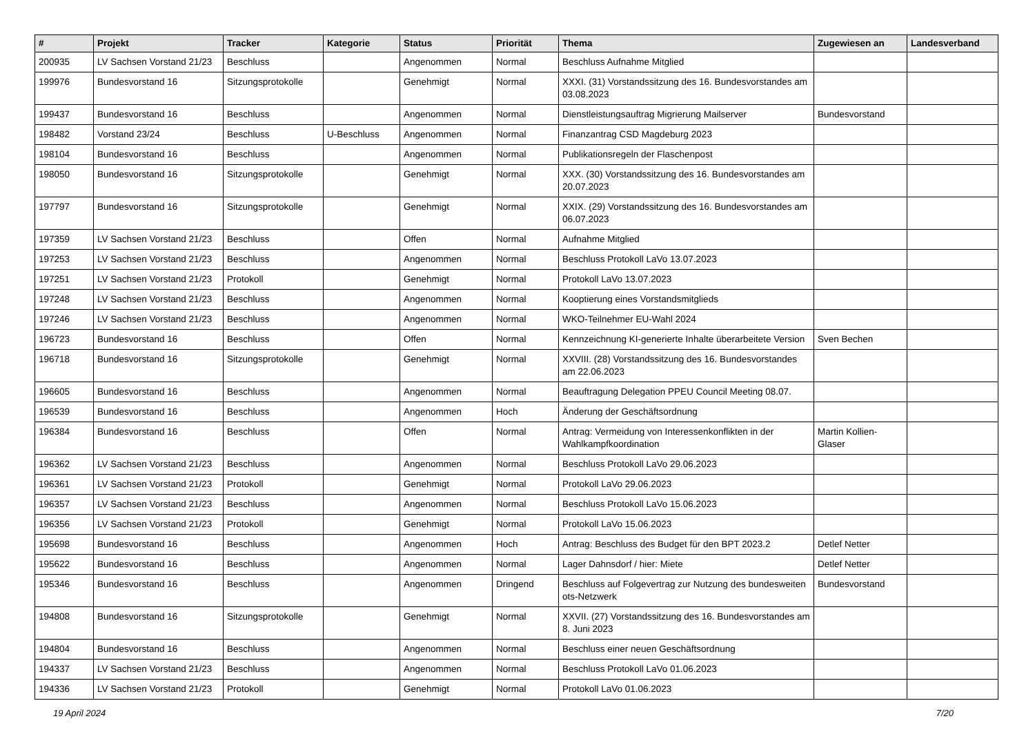| # | Projekt | Tracker | Kategorie | Status | Priorität | Thema | Zugewiesen an | Landesverband |
| --- | --- | --- | --- | --- | --- | --- | --- | --- |
| 200935 | LV Sachsen Vorstand 21/23 | Beschluss | | Angenommen | Normal | Beschluss Aufnahme Mitglied | | |
| 199976 | Bundesvorstand 16 | Sitzungsprotokolle | | Genehmigt | Normal | XXXI. (31) Vorstandssitzung des 16. Bundesvorstandes am 03.08.2023 | | |
| 199437 | Bundesvorstand 16 | Beschluss | | Angenommen | Normal | Dienstleistungsauftrag Migrierung Mailserver | Bundesvorstand | |
| 198482 | Vorstand 23/24 | Beschluss | U-Beschluss | Angenommen | Normal | Finanzantrag CSD Magdeburg 2023 | | |
| 198104 | Bundesvorstand 16 | Beschluss | | Angenommen | Normal | Publikationsregeln der Flaschenpost | | |
| 198050 | Bundesvorstand 16 | Sitzungsprotokolle | | Genehmigt | Normal | XXX. (30) Vorstandssitzung des 16. Bundesvorstandes am 20.07.2023 | | |
| 197797 | Bundesvorstand 16 | Sitzungsprotokolle | | Genehmigt | Normal | XXIX. (29) Vorstandssitzung des 16. Bundesvorstandes am 06.07.2023 | | |
| 197359 | LV Sachsen Vorstand 21/23 | Beschluss | | Offen | Normal | Aufnahme Mitglied | | |
| 197253 | LV Sachsen Vorstand 21/23 | Beschluss | | Angenommen | Normal | Beschluss Protokoll LaVo 13.07.2023 | | |
| 197251 | LV Sachsen Vorstand 21/23 | Protokoll | | Genehmigt | Normal | Protokoll LaVo 13.07.2023 | | |
| 197248 | LV Sachsen Vorstand 21/23 | Beschluss | | Angenommen | Normal | Kooptierung eines Vorstandsmitglieds | | |
| 197246 | LV Sachsen Vorstand 21/23 | Beschluss | | Angenommen | Normal | WKO-Teilnehmer EU-Wahl 2024 | | |
| 196723 | Bundesvorstand 16 | Beschluss | | Offen | Normal | Kennzeichnung KI-generierte Inhalte überarbeitete Version | Sven Bechen | |
| 196718 | Bundesvorstand 16 | Sitzungsprotokolle | | Genehmigt | Normal | XXVIII. (28) Vorstandssitzung des 16. Bundesvorstandes am 22.06.2023 | | |
| 196605 | Bundesvorstand 16 | Beschluss | | Angenommen | Normal | Beauftragung Delegation PPEU Council Meeting 08.07. | | |
| 196539 | Bundesvorstand 16 | Beschluss | | Angenommen | Hoch | Änderung der Geschäftsordnung | | |
| 196384 | Bundesvorstand 16 | Beschluss | | Offen | Normal | Antrag: Vermeidung von Interessenkonflikten in der Wahlkampfkoordination | Martin Kollien-Glaser | |
| 196362 | LV Sachsen Vorstand 21/23 | Beschluss | | Angenommen | Normal | Beschluss Protokoll LaVo 29.06.2023 | | |
| 196361 | LV Sachsen Vorstand 21/23 | Protokoll | | Genehmigt | Normal | Protokoll LaVo 29.06.2023 | | |
| 196357 | LV Sachsen Vorstand 21/23 | Beschluss | | Angenommen | Normal | Beschluss Protokoll LaVo 15.06.2023 | | |
| 196356 | LV Sachsen Vorstand 21/23 | Protokoll | | Genehmigt | Normal | Protokoll LaVo 15.06.2023 | | |
| 195698 | Bundesvorstand 16 | Beschluss | | Angenommen | Hoch | Antrag: Beschluss des Budget für den BPT 2023.2 | Detlef Netter | |
| 195622 | Bundesvorstand 16 | Beschluss | | Angenommen | Normal | Lager Dahnsdorf / hier: Miete | Detlef Netter | |
| 195346 | Bundesvorstand 16 | Beschluss | | Angenommen | Dringend | Beschluss auf Folgevertrag zur Nutzung des bundesweiten ots-Netzwerk | Bundesvorstand | |
| 194808 | Bundesvorstand 16 | Sitzungsprotokolle | | Genehmigt | Normal | XXVII. (27) Vorstandssitzung des 16. Bundesvorstandes am 8. Juni 2023 | | |
| 194804 | Bundesvorstand 16 | Beschluss | | Angenommen | Normal | Beschluss einer neuen Geschäftsordnung | | |
| 194337 | LV Sachsen Vorstand 21/23 | Beschluss | | Angenommen | Normal | Beschluss Protokoll LaVo 01.06.2023 | | |
| 194336 | LV Sachsen Vorstand 21/23 | Protokoll | | Genehmigt | Normal | Protokoll LaVo 01.06.2023 | | |
19 April 2024 7/20